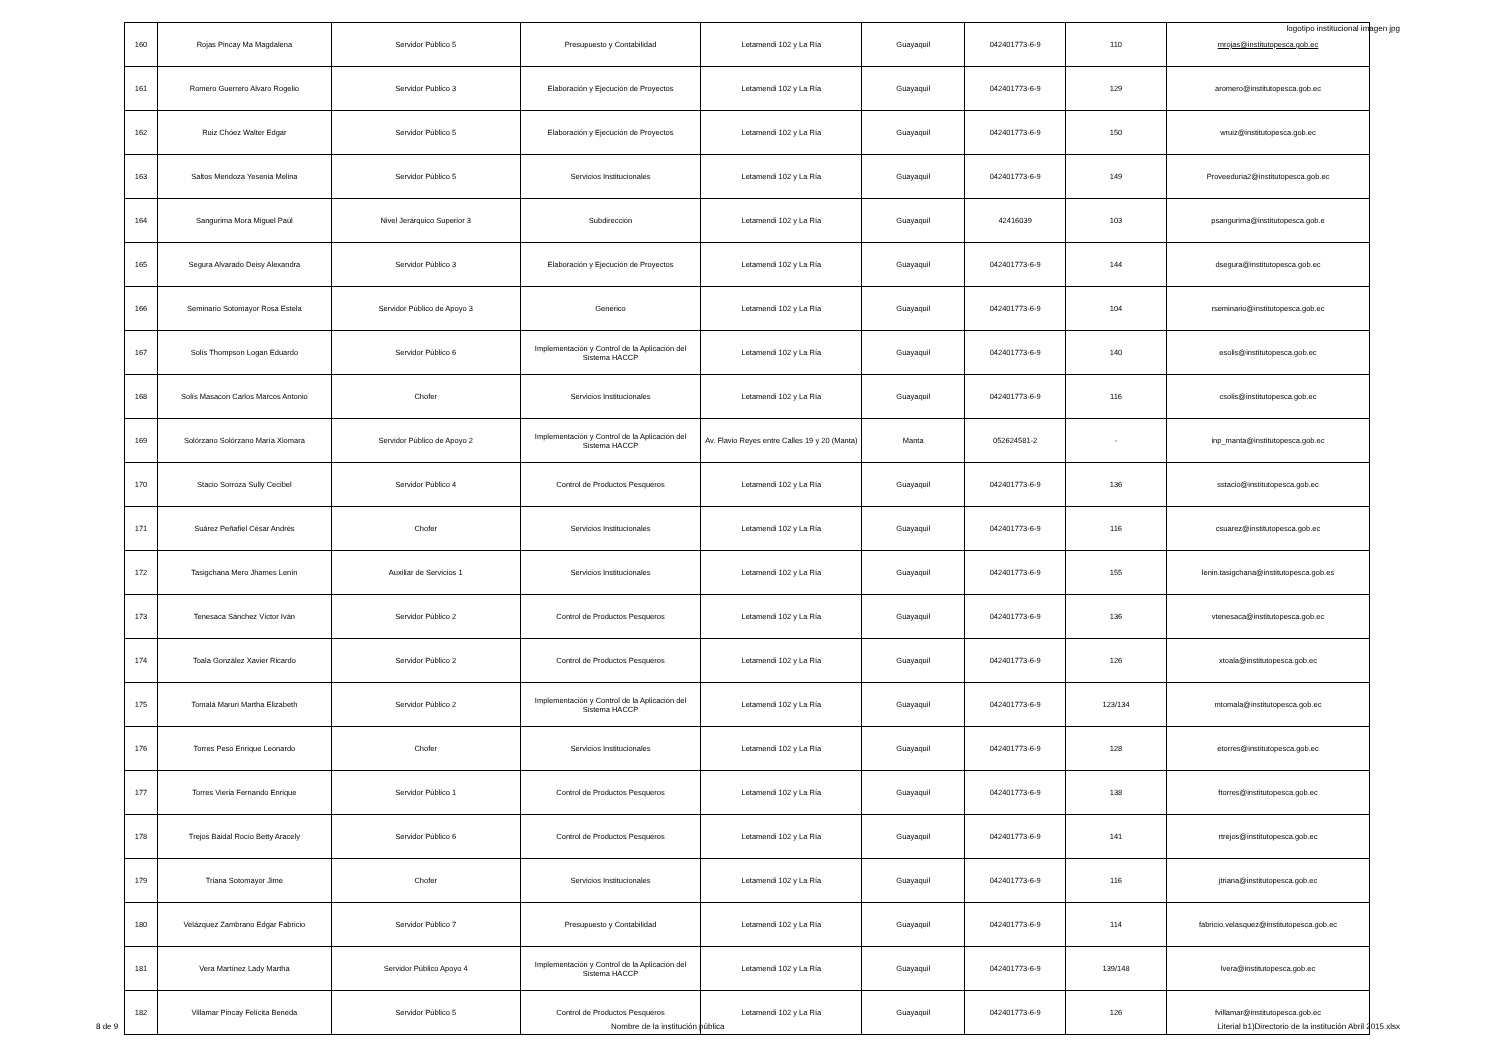logotipo institucional imagen jpg
| 160 | Rojas Pincay Ma Magdalena | Servidor Público 5 | Presupuesto y Contabilidad | Letamendi 102 y La Ría | Guayaquil | 042401773-6-9 | 110 | mrojas@institutopesca.gob.ec |
| 161 | Romero Guerrero Alvaro Rogelio | Servidor Publico 3 | Elaboración y Ejecución de Proyectos | Letamendi 102 y La Ría | Guayaquil | 042401773-6-9 | 129 | aromero@institutopesca.gob.ec |
| 162 | Ruiz Chóez Walter Edgar | Servidor Público 5 | Elaboración y Ejecución de Proyectos | Letamendi 102 y La Ría | Guayaquil | 042401773-6-9 | 150 | wruiz@institutopesca.gob.ec |
| 163 | Saltos Mendoza Yesenia Melina | Servidor Público 5 | Servicios Institucionales | Letamendi 102 y La Ría | Guayaquil | 042401773-6-9 | 149 | Proveeduria2@institutopesca.gob.ec |
| 164 | Sangurima Mora Miguel Paúl | Nivel Jerárquico Superior 3 | Subdirección | Letamendi 102 y La Ría | Guayaquil | 42416039 | 103 | psangurima@institutopesca.gob.e |
| 165 | Segura Alvarado Deisy Alexandra | Servidor Público 3 | Elaboración y Ejecución de Proyectos | Letamendi 102 y La Ría | Guayaquil | 042401773-6-9 | 144 | dsegura@institutopesca.gob.ec |
| 166 | Seminario Sotomayor Rosa Estela | Servidor Público de Apoyo 3 | Generico | Letamendi 102 y La Ría | Guayaquil | 042401773-6-9 | 104 | rseminario@institutopesca.gob.ec |
| 167 | Solís Thompson Logan Eduardo | Servidor Público 6 | Implementación y Control de la Aplicación del Sistema HACCP | Letamendi 102 y La Ría | Guayaquil | 042401773-6-9 | 140 | esolis@institutopesca.gob.ec |
| 168 | Solís Masacon Carlos Marcos Antonio | Chofer | Servicios Institucionales | Letamendi 102 y La Ría | Guayaquil | 042401773-6-9 | 116 | csolis@institutopesca.gob.ec |
| 169 | Solórzano Solórzano María Xiomara | Servidor Público de Apoyo 2 | Implementación y Control de la Aplicación del Sistema HACCP | Av. Flavio Reyes entre Calles 19 y 20 (Manta) | Manta | 052624581-2 | - | inp_manta@institutopesca.gob.ec |
| 170 | Stacio Sorroza Sully Cecibel | Servidor Público 4 | Control de Productos Pesqueros | Letamendi 102 y La Ría | Guayaquil | 042401773-6-9 | 136 | sstacio@institutopesca.gob.ec |
| 171 | Suárez Peñafiel César Andrés | Chofer | Servicios Institucionales | Letamendi 102 y La Ría | Guayaquil | 042401773-6-9 | 116 | csuarez@institutopesca.gob.ec |
| 172 | Tasigchana Mero Jhames Lenín | Auxiliar de Servicios 1 | Servicios Institucionales | Letamendi 102 y La Ría | Guayaquil | 042401773-6-9 | 155 | lenin.tasigchana@institutopesca.gob.es |
| 173 | Tenesaca Sánchez Víctor Iván | Servidor Público 2 | Control de Productos Pesqueros | Letamendi 102 y La Ría | Guayaquil | 042401773-6-9 | 136 | vtenesaca@institutopesca.gob.ec |
| 174 | Toala González Xavier Ricardo | Servidor Público 2 | Control de Productos Pesqueros | Letamendi 102 y La Ría | Guayaquil | 042401773-6-9 | 126 | xtoala@institutopesca.gob.ec |
| 175 | Tomalá Maruri Martha Elizabeth | Servidor Público 2 | Implementación y Control de la Aplicación del Sistema HACCP | Letamendi 102 y La Ría | Guayaquil | 042401773-6-9 | 123/134 | mtomala@institutopesca.gob.ec |
| 176 | Torres Peso Enrique Leonardo | Chofer | Servicios Institucionales | Letamendi 102 y La Ría | Guayaquil | 042401773-6-9 | 128 | etorres@institutopesca.gob.ec |
| 177 | Torres Vieria Fernando Enrique | Servidor Público 1 | Control de Productos Pesqueros | Letamendi 102 y La Ría | Guayaquil | 042401773-6-9 | 138 | ftorres@institutopesca.gob.ec |
| 178 | Trejos Baidal Rocío Betty Aracely | Servidor Público 6 | Control de Productos Pesqueros | Letamendi 102 y La Ría | Guayaquil | 042401773-6-9 | 141 | rtrejos@institutopesca.gob.ec |
| 179 | Triana Sotomayor Jime | Chofer | Servicios Institucionales | Letamendi 102 y La Ría | Guayaquil | 042401773-6-9 | 116 | jtriana@institutopesca.gob.ec |
| 180 | Velázquez Zambrano Edgar Fabricio | Servidor Público 7 | Presupuesto y Contabilidad | Letamendi 102 y La Ría | Guayaquil | 042401773-6-9 | 114 | fabricio.velasquez@institutopesca.gob.ec |
| 181 | Vera Martínez Lady Martha | Servidor Público Apoyo 4 | Implementación y Control de la Aplicación del Sistema HACCP | Letamendi 102 y La Ría | Guayaquil | 042401773-6-9 | 139/148 | lvera@institutopesca.gob.ec |
| 182 | Villamar Pincay Felícita Beneda | Servidor Público 5 | Control de Productos Pesqueros | Letamendi 102 y La Ría | Guayaquil | 042401773-6-9 | 126 | fvillamar@institutopesca.gob.ec |
8 de 9 Nombre de la institución pública Literial b1)Directorio de la institución Abril 2015.xlsx